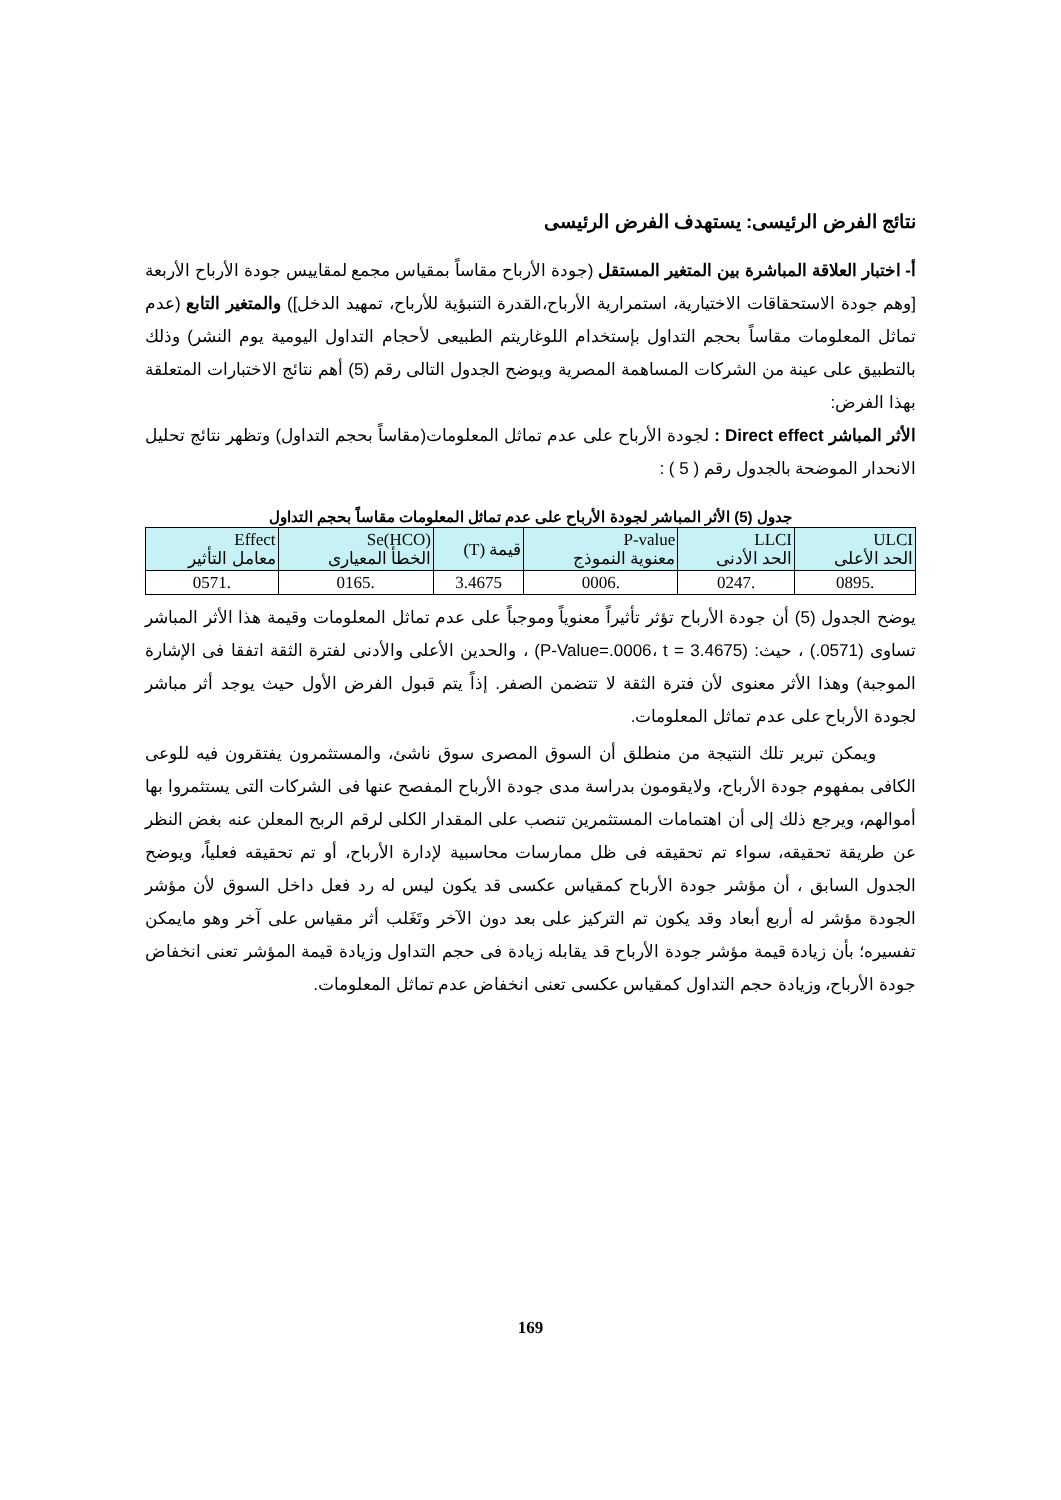نتائج الفرض الرئيسى: يستهدف الفرض الرئيسى
أ- اختبار العلاقة المباشرة بين المتغير المستقل (جودة الأرباح مقاساً بمقياس مجمع لمقاييس جودة الأرباح الأربعة [وهم جودة الاستحقاقات الاختيارية، استمرارية الأرباح،القدرة التنبؤية للأرباح، تمهيد الدخل]) والمتغير التابع (عدم تماثل المعلومات مقاساً بحجم التداول بإستخدام اللوغاريتم الطبيعى لأحجام التداول اليومية يوم النشر) وذلك بالتطبيق على عينة من الشركات المساهمة المصرية ويوضح الجدول التالى رقم (5) أهم نتائج الاختبارات المتعلقة بهذا الفرض:
الأثر المباشر Direct effect : لجودة الأرباح على عدم تماثل المعلومات(مقاساً بحجم التداول) وتظهر نتائج تحليل الانحدار الموضحة بالجدول رقم ( 5 ) :
جدول (5) الأثر المباشر لجودة الأرباح على عدم تماثل المعلومات مقاساً بحجم التداول
| ULCI الحد الأعلى | LLCI الحد الأدنى | P-value معنوية النموذج | قيمة (T) | Se(HCO) الخطأ المعيارى | Effect معامل التأثير |
| --- | --- | --- | --- | --- | --- |
| .0895 | .0247 | .0006 | 3.4675 | .0165 | .0571 |
يوضح الجدول (5) أن جودة الأرباح تؤثر تأثيراً معنوياً وموجباً على عدم تماثل المعلومات وقيمة هذا الأثر المباشر تساوى (0571.) ، حيث: (P-Value=.0006، t = 3.4675) ، والحدين الأعلى والأدنى لفترة الثقة اتفقا فى الإشارة الموجبة) وهذا الأثر معنوى لأن فترة الثقة لا تتضمن الصفر. إذاً يتم قبول الفرض الأول حيث يوجد أثر مباشر لجودة الأرباح على عدم تماثل المعلومات.
ويمكن تبرير تلك النتيجة من منطلق أن السوق المصرى سوق ناشئ، والمستثمرون يفتقرون فيه للوعى الكافى بمفهوم جودة الأرباح، ولايقومون بدراسة مدى جودة الأرباح المفصح عنها فى الشركات التى يستثمروا بها أموالهم، ويرجع ذلك إلى أن اهتمامات المستثمرين تنصب على المقدار الكلى لرقم الربح المعلن عنه بغض النظر عن طريقة تحقيقه، سواء تم تحقيقه فى ظل ممارسات محاسبية لإدارة الأرباح، أو تم تحقيقه فعلياً، ويوضح الجدول السابق ، أن مؤشر جودة الأرباح كمقياس عكسى قد يكون ليس له رد فعل داخل السوق لأن مؤشر الجودة مؤشر له أربع أبعاد وقد يكون تم التركيز على بعد دون الآخر وتَغَلب أثر مقياس على آخر وهو مايمكن تفسيره؛ بأن زيادة قيمة مؤشر جودة الأرباح قد يقابله زيادة فى حجم التداول وزيادة قيمة المؤشر تعنى انخفاض جودة الأرباح، وزيادة حجم التداول كمقياس عكسى تعنى انخفاض عدم تماثل المعلومات.
169